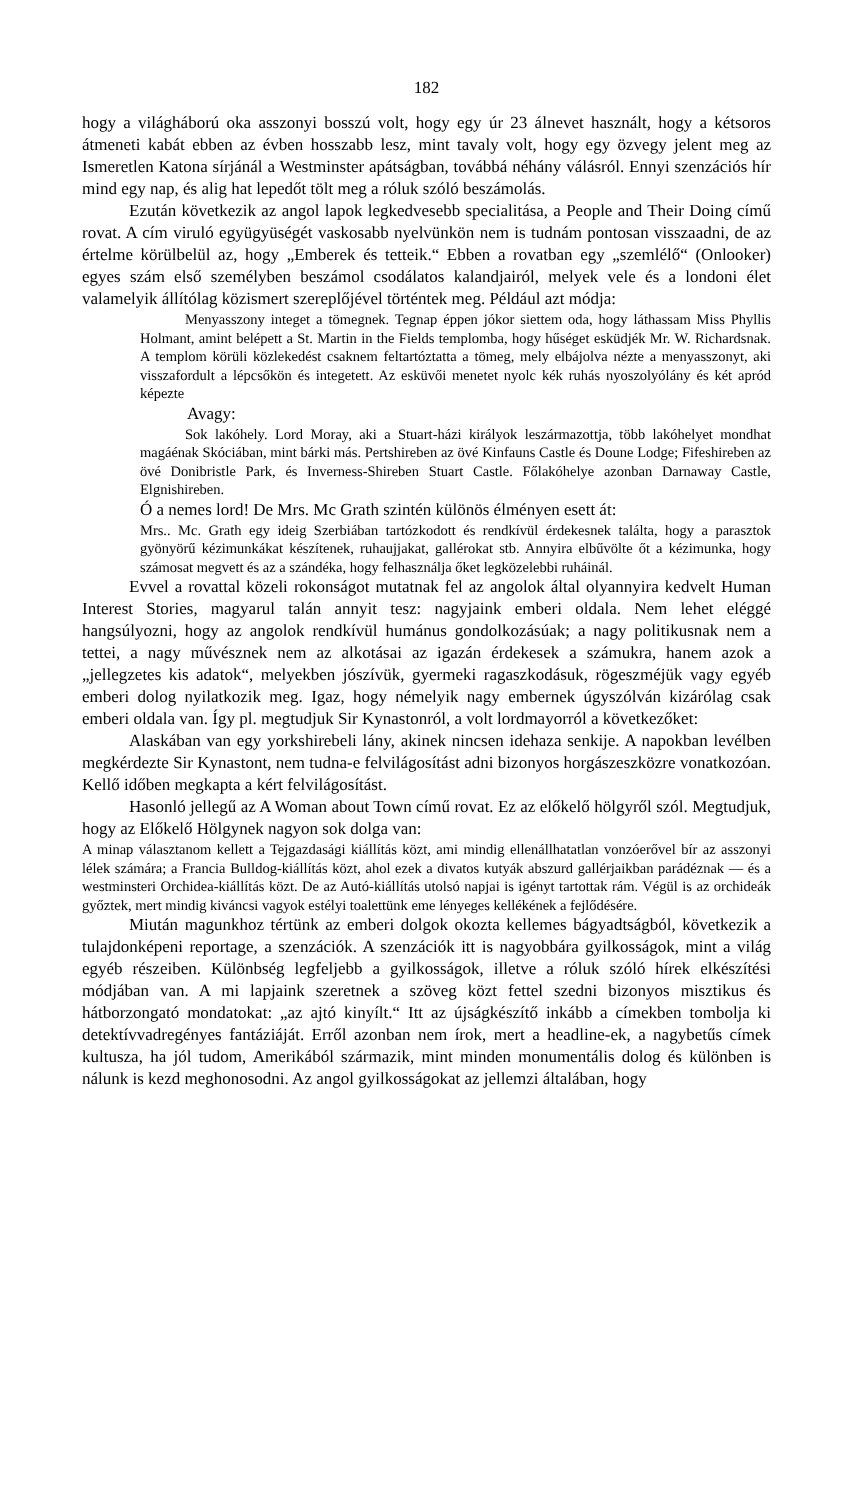182
hogy a világháború oka asszonyi bosszú volt, hogy egy úr 23 álnevet használt, hogy a kétsoros átmeneti kabát ebben az évben hosszabb lesz, mint tavaly volt, hogy egy özvegy jelent meg az Ismeretlen Katona sírjánál a Westminster apátságban, továbbá néhány válásról. Ennyi szenzációs hír mind egy nap, és alig hat lepedőt tölt meg a róluk szóló beszámolás.
Ezután következik az angol lapok legkedvesebb specialitása, a People and Their Doing című rovat. A cím viruló együgyüségét vaskosabb nyelvünkön nem is tudnám pontosan visszaadni, de az értelme körülbelül az, hogy „Emberek és tetteik.“ Ebben a rovatban egy „szemlélő“ (Onlooker) egyes szám első személyben beszámol csodálatos kalandjairól, melyek vele és a londoni élet valamelyik állítólag közismert szereplőjével történtek meg. Például azt módja:
Menyasszony integet a tömegnek. Tegnap éppen jókor siettem oda, hogy láthassam Miss Phyllis Holmant, amint belépett a St. Martin in the Fields templomba, hogy hűséget esküdjék Mr. W. Richardsnak. A templom körüli közlekedést csaknem feltartóztatta a tömeg, mely elbájolva nézte a menyasszonyt, aki visszafordult a lépcsőkön és integetett. Az esküvői menetet nyolc kék ruhás nyoszolyólány és két apród képezte
Avagy:
Sok lakóhely. Lord Moray, aki a Stuart-házi királyok leszármazottja, több lakóhelyet mondhat magáénak Skóciában, mint bárki más. Pertshireben az övé Kinfauns Castle és Doune Lodge; Fifeshireben az övé Donibristle Park, és Inverness-Shireben Stuart Castle. Főlakóhelye azonban Darnaway Castle, Elgnishireben.
Ó a nemes lord! De Mrs. Mc Grath szintén különös élményen esett át:
Mrs.. Mc. Grath egy ideig Szerbiában tartózkodott és rendkívül érdekesnek találta, hogy a parasztok gyönyörű kézimunkákat készítenek, ruhaujjakat, gallérokat stb. Annyira elbűvölte őt a kézimunka, hogy számosat megvett és az a szándéka, hogy felhasználja őket legközelebbi ruháinál.
Evvel a rovattal közeli rokonságot mutatnak fel az angolok által olyannyira kedvelt Human Interest Stories, magyarul talán annyit tesz: nagyjaink emberi oldala. Nem lehet eléggé hangsúlyozni, hogy az angolok rendkívül humánus gondolkozásúak; a nagy politikusnak nem a tettei, a nagy művésznek nem az alkotásai az igazán érdekesek a számukra, hanem azok a „jellegzetes kis adatok“, melyekben jószívük, gyermeki ragaszkodásuk, rögeszméjük vagy egyéb emberi dolog nyilatkozik meg. Igaz, hogy némelyik nagy embernek úgyszólván kizárólag csak emberi oldala van. Így pl. megtudjuk Sir Kynastonról, a volt lordmayorról a következőket:
Alaskában van egy yorkshirebeli lány, akinek nincsen idehaza senkije. A napokban levélben megkérdezte Sir Kynastont, nem tudna-e felvilágosítást adni bizonyos horgászeszközre vonatkozóan. Kellő időben megkapta a kért felvilágosítást.
Hasonló jellegű az A Woman about Town című rovat. Ez az előkelő hölgyről szól. Megtudjuk, hogy az Előkelő Hölgynek nagyon sok dolga van:
A minap választanom kellett a Tejgazdasági kiállítás közt, ami mindig ellenállhatatlan vonzóerővel bír az asszonyi lélek számára; a Francia Bulldog-kiállítás közt, ahol ezek a divatos kutyák abszurd gallérjaikban parádéznak — és a westminsteri Orchidea-kiállítás közt. De az Autó-kiállítás utolsó napjai is igényt tartottak rám. Végül is az orchideák győztek, mert mindig kiváncsi vagyok estélyi toalettünk eme lényeges kellékének a fejlődésére.
Miután magunkhoz tértünk az emberi dolgok okozta kellemes bágyadtságból, következik a tulajdonképeni reportage, a szenzációk. A szenzációk itt is nagyobbára gyilkosságok, mint a világ egyéb részeiben. Különbség legfeljebb a gyilkosságok, illetve a róluk szóló hírek elkészítési módjában van. A mi lapjaink szeretnek a szöveg közt fettel szedni bizonyos misztikus és hátborzongató mondatokat: „az ajtó kinyílt.“ Itt az újságkészítő inkább a címekben tombolja ki detektívvadregényes fantáziáját. Erről azonban nem írok, mert a headline-ek, a nagybetűs címek kultusza, ha jól tudom, Amerikából származik, mint minden monumentális dolog és különben is nálunk is kezd meghonosodni. Az angol gyilkosságokat az jellemzi általában, hogy